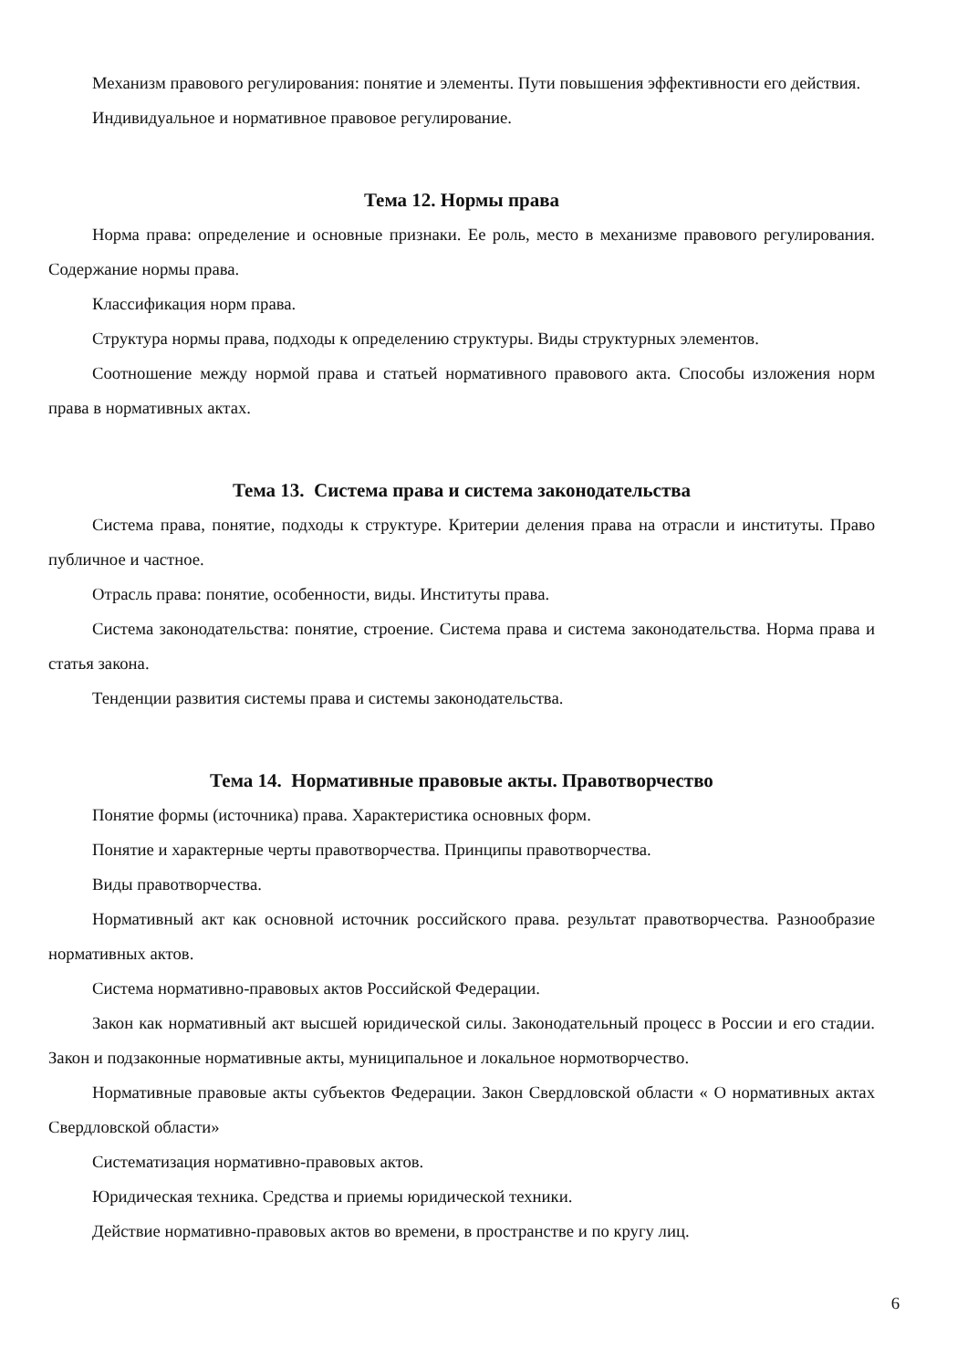Механизм правового регулирования: понятие и элементы. Пути повышения эффективности его действия.
Индивидуальное и нормативное правовое регулирование.
Тема 12. Нормы права
Норма права: определение и основные признаки. Ее роль, место в механизме правового регулирования. Содержание нормы права.
Классификация норм права.
Структура нормы права, подходы к определению структуры. Виды структурных элементов.
Соотношение между нормой права и статьей нормативного правового акта. Способы изложения норм права в нормативных актах.
Тема 13. Система права и система законодательства
Система права, понятие, подходы к структуре. Критерии деления права на отрасли и институты. Право публичное и частное.
Отрасль права: понятие, особенности, виды. Институты права.
Система законодательства: понятие, строение. Система права и система законодательства. Норма права и статья закона.
Тенденции развития системы права и системы законодательства.
Тема 14. Нормативные правовые акты. Правотворчество
Понятие формы (источника) права. Характеристика основных форм.
Понятие и характерные черты правотворчества. Принципы правотворчества.
Виды правотворчества.
Нормативный акт как основной источник российского права. результат правотворчества. Разнообразие нормативных актов.
Система нормативно-правовых актов Российской Федерации.
Закон как нормативный акт высшей юридической силы. Законодательный процесс в России и его стадии. Закон и подзаконные нормативные акты, муниципальное и локальное нормотворчество.
Нормативные правовые акты субъектов Федерации. Закон Свердловской области « О нормативных актах Свердловской области»
Систематизация нормативно-правовых актов.
Юридическая техника. Средства и приемы юридической техники.
Действие нормативно-правовых актов во времени, в пространстве и по кругу лиц.
6